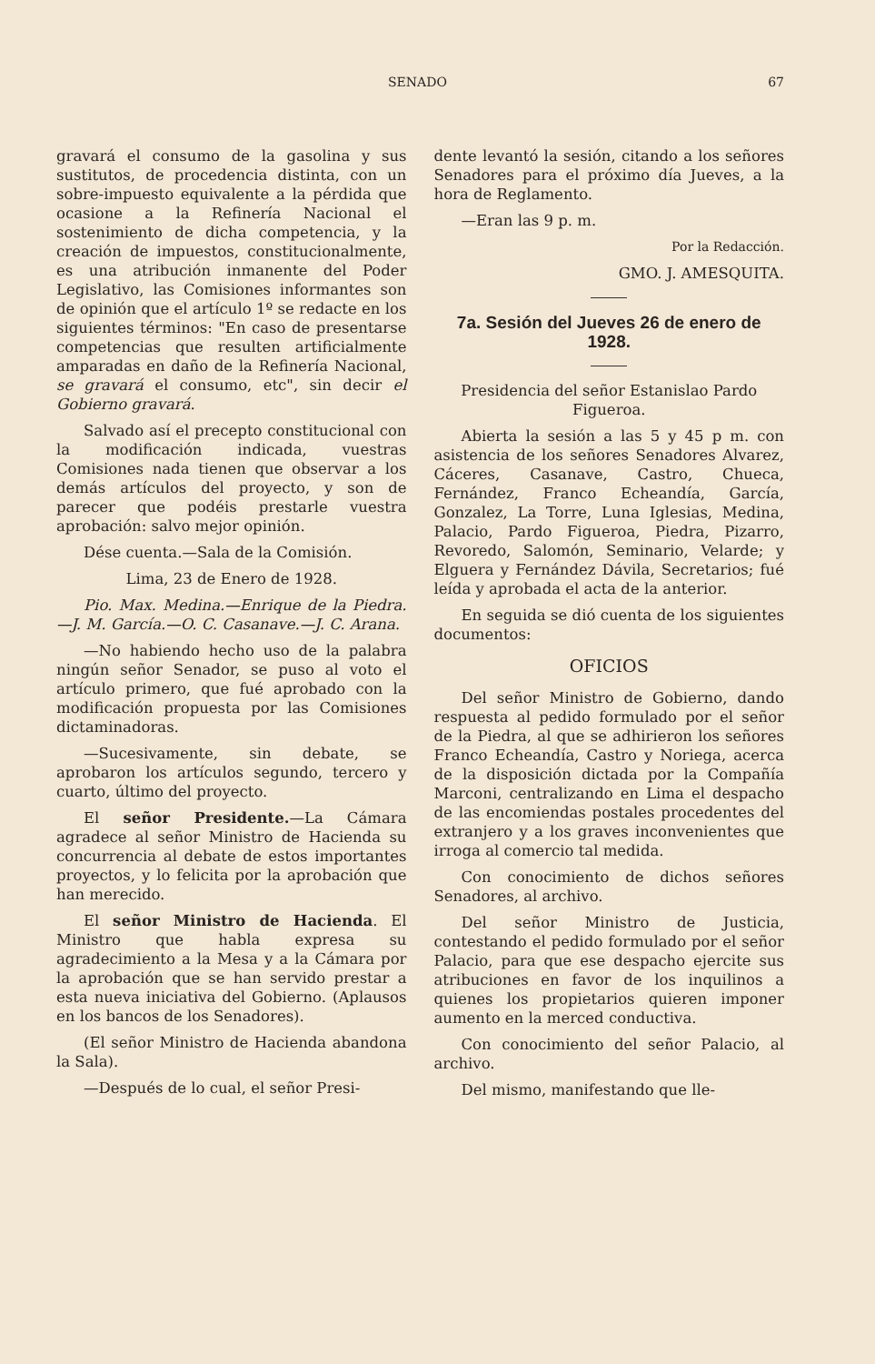SENADO 67
gravará el consumo de la gasolina y sus sustitutos, de procedencia distinta, con un sobre-impuesto equivalente a la pérdida que ocasione a la Refinería Nacional el sostenimiento de dicha competencia, y la creación de impuestos, constitucionalmente, es una atribución inmanente del Poder Legislativo, las Comisiones informantes son de opinión que el artículo 1º se redacte en los siguientes términos: "En caso de presentarse competencias que resulten artificialmente amparadas en daño de la Refinería Nacional, se gravará el consumo, etc", sin decir el Gobierno gravará.
Salvado así el precepto constitucional con la modificación indicada, vuestras Comisiones nada tienen que observar a los demás artículos del proyecto, y son de parecer que podéis prestarle vuestra aprobación: salvo mejor opinión.
Dése cuenta.—Sala de la Comisión.
Lima, 23 de Enero de 1928.
Pio. Max. Medina.—Enrique de la Piedra.—J. M. García.—O. C. Casanave.—J. C. Arana.
—No habiendo hecho uso de la palabra ningún señor Senador, se puso al voto el artículo primero, que fué aprobado con la modificación propuesta por las Comisiones dictaminadoras.
—Sucesivamente, sin debate, se aprobaron los artículos segundo, tercero y cuarto, último del proyecto.
El señor Presidente.—La Cámara agradece al señor Ministro de Hacienda su concurrencia al debate de estos importantes proyectos, y lo felicita por la aprobación que han merecido.
El señor Ministro de Hacienda. El Ministro que habla expresa su agradecimiento a la Mesa y a la Cámara por la aprobación que se han servido prestar a esta nueva iniciativa del Gobierno. (Aplausos en los bancos de los Senadores).
(El señor Ministro de Hacienda abandona la Sala).
—Después de lo cual, el señor Presi-
dente levantó la sesión, citando a los señores Senadores para el próximo día Jueves, a la hora de Reglamento.
—Eran las 9 p. m.
Por la Redacción.
GMO. J. AMESQUITA.
7a. Sesión del Jueves 26 de enero de 1928.
Presidencia del señor Estanislao Pardo Figueroa.
Abierta la sesión a las 5 y 45 p m. con asistencia de los señores Senadores Alvarez, Cáceres, Casanave, Castro, Chueca, Fernández, Franco Echeandía, García, Gonzalez, La Torre, Luna Iglesias, Medina, Palacio, Pardo Figueroa, Piedra, Pizarro, Revoredo, Salomón, Seminario, Velarde; y Elguera y Fernández Dávila, Secretarios; fué leída y aprobada el acta de la anterior.
En seguida se dió cuenta de los siguientes documentos:
OFICIOS
Del señor Ministro de Gobierno, dando respuesta al pedido formulado por el señor de la Piedra, al que se adhirieron los señores Franco Echeandía, Castro y Noriega, acerca de la disposición dictada por la Compañía Marconi, centralizando en Lima el despacho de las encomiendas postales procedentes del extranjero y a los graves inconvenientes que irroga al comercio tal medida.
Con conocimiento de dichos señores Senadores, al archivo.
Del señor Ministro de Justicia, contestando el pedido formulado por el señor Palacio, para que ese despacho ejercite sus atribuciones en favor de los inquilinos a quienes los propietarios quieren imponer aumento en la merced conductiva.
Con conocimiento del señor Palacio, al archivo.
Del mismo, manifestando que lle-